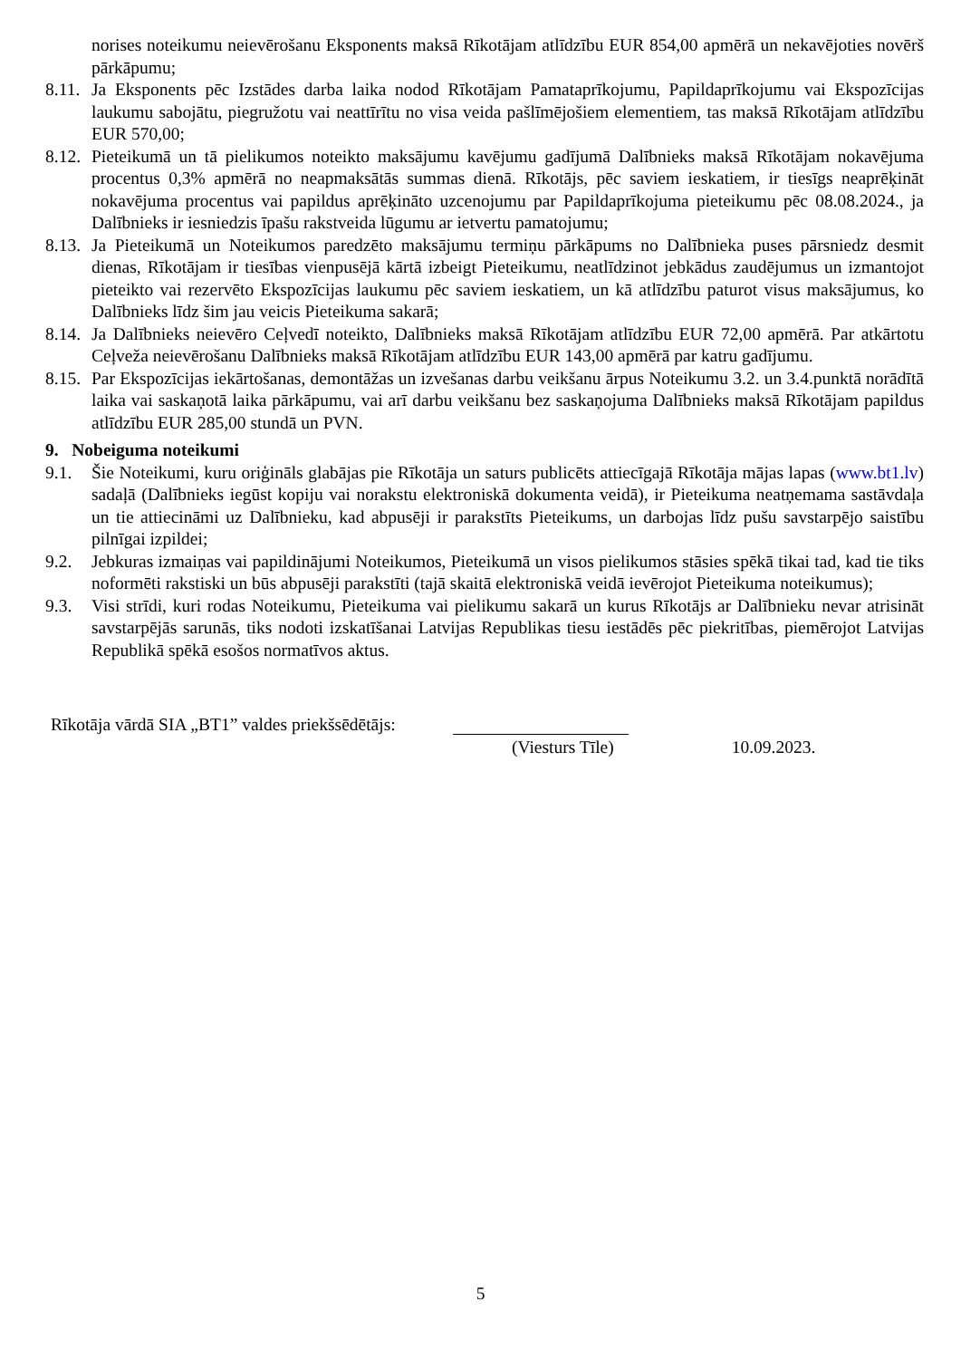norises noteikumu neievērošanu Eksponents maksā Rīkotājam atlīdzību EUR 854,00 apmērā un nekavējoties novērš pārkāpumu;
8.11.
Ja Eksponents pēc Izstādes darba laika nodod Rīkotājam Pamataprīkojumu, Papildaprīkojumu vai Ekspozīcijas laukumu sabojātu, piegružotu vai neattīrītu no visa veida pašlīmējošiem elementiem, tas maksā Rīkotājam atlīdzību EUR 570,00;
8.12.
Pieteikumā un tā pielikumos noteikto maksājumu kavējumu gadījumā Dalībnieks maksā Rīkotājam nokavējuma procentus 0,3% apmērā no neapmaksātās summas dienā. Rīkotājs, pēc saviem ieskatiem, ir tiesīgs neaprēķināt nokavējuma procentus vai papildus aprēķināto uzcenojumu par Papildaprīkojuma pieteikumu pēc 08.08.2024., ja Dalībnieks ir iesniedzis īpašu rakstveida lūgumu ar ietvertu pamatojumu;
8.13.
Ja Pieteikumā un Noteikumos paredzēto maksājumu termiņu pārkāpums no Dalībnieka puses pārsniedz desmit dienas, Rīkotājam ir tiesības vienpusējā kārtā izbeigt Pieteikumu, neatlīdzinot jebkādus zaudējumus un izmantojot pieteikto vai rezervēto Ekspozīcijas laukumu pēc saviem ieskatiem, un kā atlīdzību paturot visus maksājumus, ko Dalībnieks līdz šim jau veicis Pieteikuma sakarā;
8.14.
Ja Dalībnieks neievēro Ceļvedī noteikto, Dalībnieks maksā Rīkotājam atlīdzību EUR 72,00 apmērā. Par atkārtotu Ceļveža neievērošanu Dalībnieks maksā Rīkotājam atlīdzību EUR 143,00 apmērā par katru gadījumu.
8.15.
Par Ekspozīcijas iekārtošanas, demontāžas un izvešanas darbu veikšanu ārpus Noteikumu 3.2. un 3.4.punktā norādītā laika vai saskaņotā laika pārkāpumu, vai arī darbu veikšanu bez saskaņojuma Dalībnieks maksā Rīkotājam papildus atlīdzību EUR 285,00 stundā un PVN.
9. Nobeiguma noteikumi
9.1. Šie Noteikumi, kuru oriģināls glabājas pie Rīkotāja un saturs publicēts attiecīgajā Rīkotāja mājas lapas (www.bt1.lv) sadaļā (Dalībnieks iegūst kopiju vai norakstu elektroniskā dokumenta veidā), ir Pieteikuma neatņemama sastāvdaļa un tie attiecināmi uz Dalībnieku, kad abpusēji ir parakstīts Pieteikums, un darbojas līdz pušu savstarpējo saistību pilnīgai izpildei;
9.2. Jebkuras izmaiņas vai papildinājumi Noteikumos, Pieteikumā un visos pielikumos stāsies spēkā tikai tad, kad tie tiks noformēti rakstiski un būs abpusēji parakstīti (tajā skaitā elektroniskā veidā ievērojot Pieteikuma noteikumus);
9.3. Visi strīdi, kuri rodas Noteikumu, Pieteikuma vai pielikumu sakarā un kurus Rīkotājs ar Dalībnieku nevar atrisināt savstarpējās sarunās, tiks nodoti izskatīšanai Latvijas Republikas tiesu iestādēs pēc piekritības, piemērojot Latvijas Republikā spēkā esošos normatīvos aktus.
Rīkotāja vārdā SIA „BT1” valdes priekšsēdētājs:
(Viesturs Tīle) 10.09.2023.
5